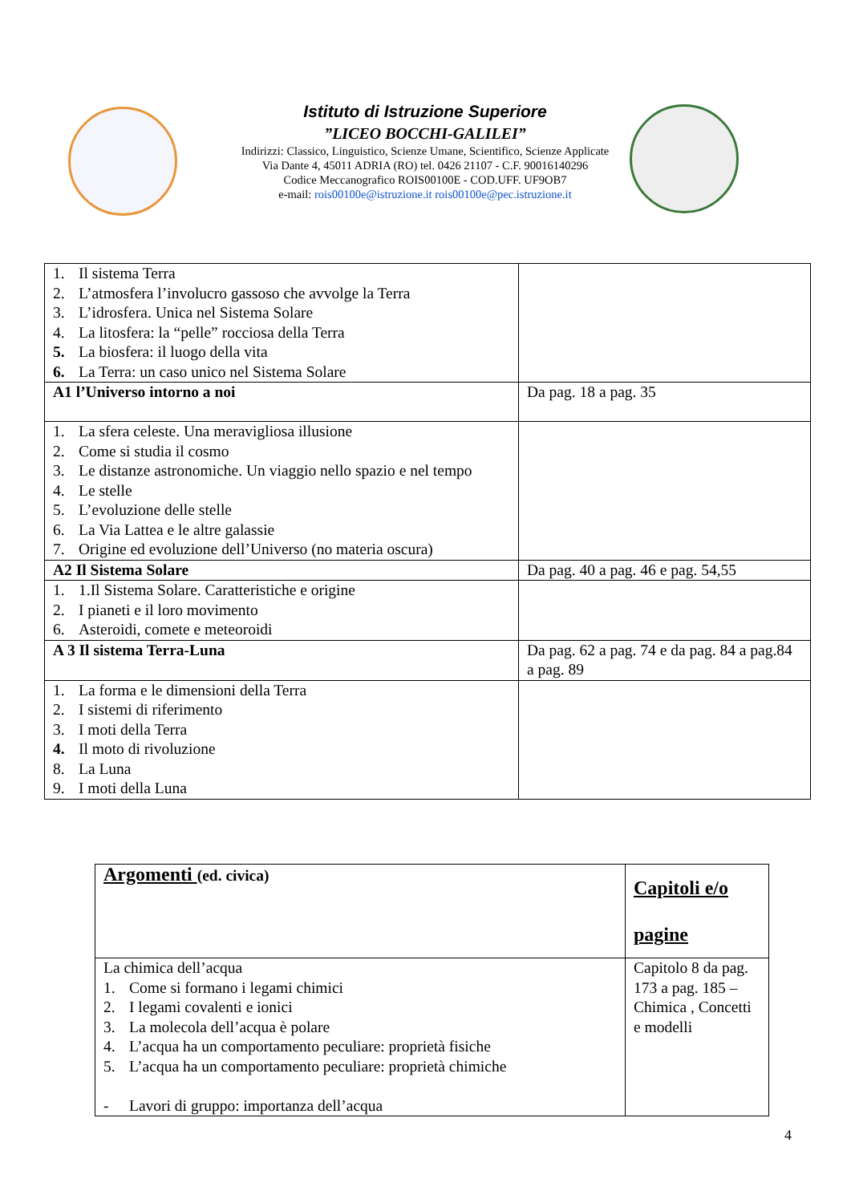Istituto di Istruzione Superiore
”LICEO BOCCHI-GALILEI”
Indirizzi: Classico, Linguistico, Scienze Umane, Scientifico, Scienze Applicate
Via Dante 4, 45011 ADRIA (RO) tel. 0426 21107 - C.F. 90016140296
Codice Meccanografico ROIS00100E - COD.UFF. UF9OB7
e-mail: rois00100e@istruzione.it rois00100e@pec.istruzione.it
| 1. Il sistema Terra 2. L’atmosfera l’involucro gassoso che avvolge la Terra 3. L’idrosfera. Unica nel Sistema Solare 4. La litosfera: la “pelle” rocciosa della Terra 5. La biosfera: il luogo della vita 6. La Terra: un caso unico nel Sistema Solare | |
| A1 l’Universo intorno a noi | Da pag. 18 a pag. 35 |
| 1. La sfera celeste. Una meravigliosa illusione 2. Come si studia il cosmo 3. Le distanze astronomiche. Un viaggio nello spazio e nel tempo 4. Le stelle 5. L’evoluzione delle stelle 6. La Via Lattea e le altre galassie 7. Origine ed evoluzione dell’Universo (no materia oscura) | |
| A2 Il Sistema Solare | Da pag. 40 a pag. 46 e pag. 54,55 |
| 1. 1.Il Sistema Solare. Caratteristiche e origine 2. I pianeti e il loro movimento 6. Asteroidi, comete e meteoroidi | |
| A 3 Il sistema Terra-Luna | Da pag. 62 a pag. 74 e da pag. 84 a pag.84 a pag. 89 |
| 1. La forma e le dimensioni della Terra 2. I sistemi di riferimento 3. I moti della Terra 4. Il moto di rivoluzione 8. La Luna 9. I moti della Luna | |
| Argomenti (ed. civica) | Capitoli e/o pagine |
| La chimica dell’acqua 1. Come si formano i legami chimici 2. I legami covalenti e ionici 3. La molecola dell’acqua è polare 4. L’acqua ha un comportamento peculiare: proprietà fisiche 5. L’acqua ha un comportamento peculiare: proprietà chimiche - Lavori di gruppo: importanza dell’acqua | Capitolo 8 da pag. 173 a pag. 185 – Chimica , Concetti e modelli |
4